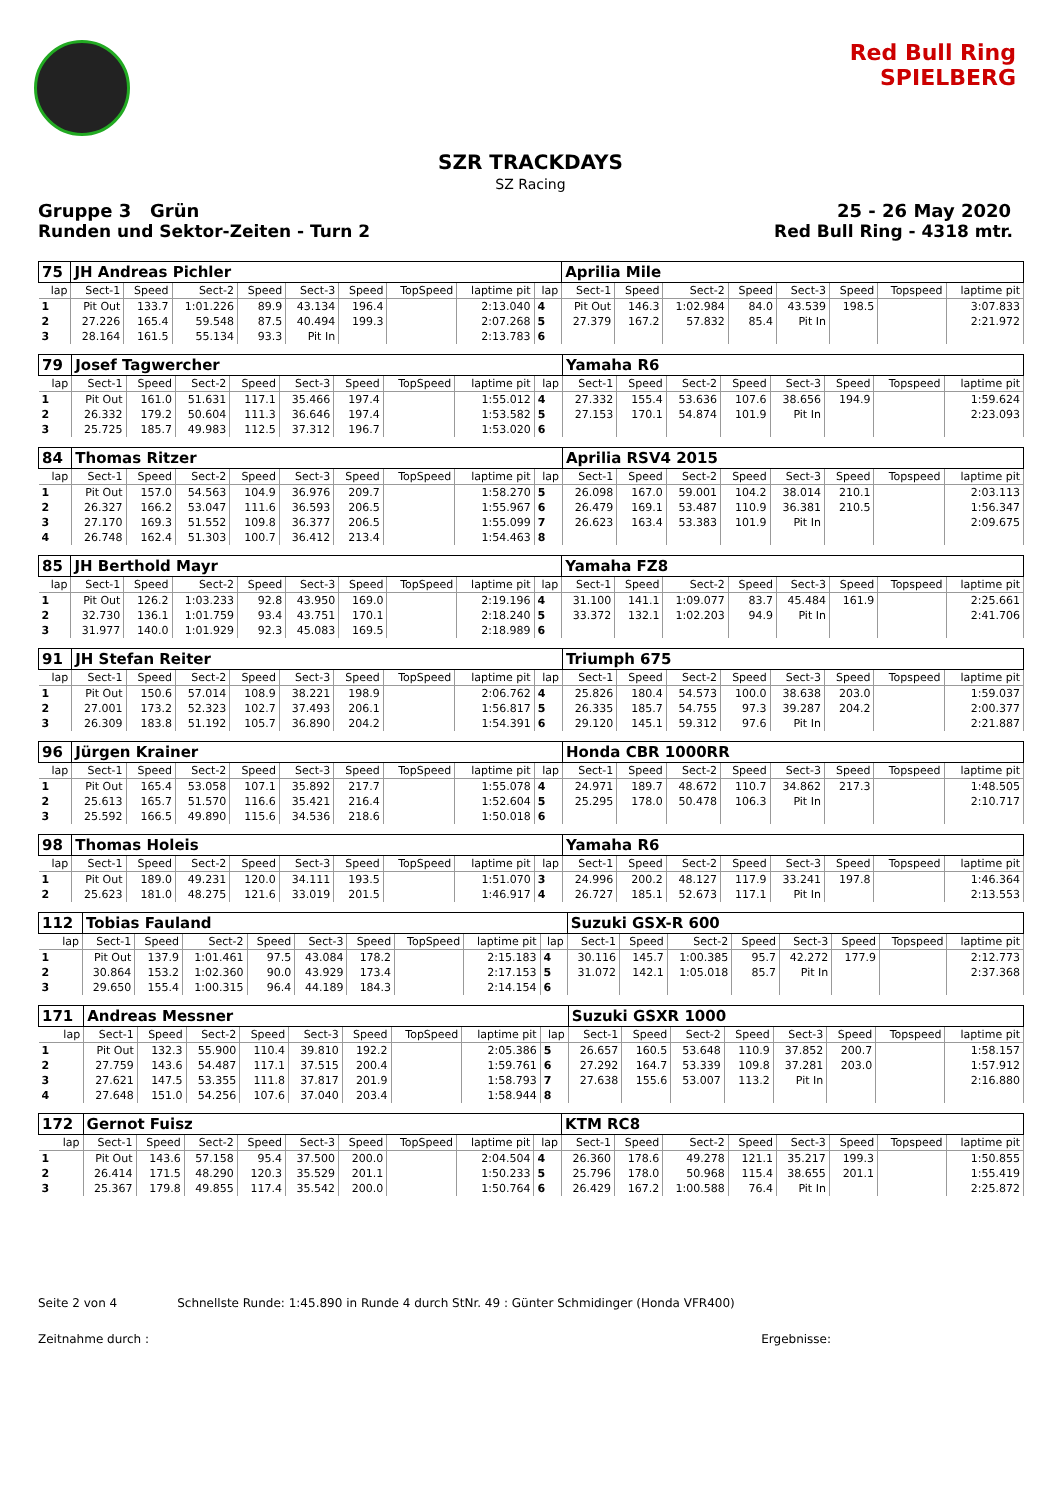Red Bull Ring
SPIELBERG
SZR TRACKDAYS
SZ Racing
Gruppe 3 Grün 25 - 26 May 2020
Runden und Sektor-Zeiten - Turn 2 Red Bull Ring - 4318 mtr.
| 75 | JH Andreas Pichler | | | | | | | | | Aprilia Mile | | | | | | | |
| lap | Sect-1 | Speed | Sect-2 | Speed | Sect-3 | Speed | TopSpeed | laptime pit | lap | Sect-1 | Speed | Sect-2 | Speed | Sect-3 | Speed | Topspeed | laptime pit |
| 1 | Pit Out | 133.7 | 1:01.226 | 89.9 | 43.134 | 196.4 | | 2:13.040 | 4 | Pit Out | 146.3 | 1:02.984 | 84.0 | 43.539 | 198.5 | | 3:07.833 |
| 2 | 27.226 | 165.4 | 59.548 | 87.5 | 40.494 | 199.3 | | 2:07.268 | 5 | 27.379 | 167.2 | 57.832 | 85.4 | Pit In | | | 2:21.972 |
| 3 | 28.164 | 161.5 | 55.134 | 93.3 | Pit In | | | 2:13.783 | 6 | | | | | | | | |
| 79 | Josef Tagwercher | | | | | | | | | Yamaha R6 | | | | | | | |
| lap | Sect-1 | Speed | Sect-2 | Speed | Sect-3 | Speed | TopSpeed | laptime pit | lap | Sect-1 | Speed | Sect-2 | Speed | Sect-3 | Speed | Topspeed | laptime pit |
| 1 | Pit Out | 161.0 | 51.631 | 117.1 | 35.466 | 197.4 | | 1:55.012 | 4 | 27.332 | 155.4 | 53.636 | 107.6 | 38.656 | 194.9 | | 1:59.624 |
| 2 | 26.332 | 179.2 | 50.604 | 111.3 | 36.646 | 197.4 | | 1:53.582 | 5 | 27.153 | 170.1 | 54.874 | 101.9 | Pit In | | | 2:23.093 |
| 3 | 25.725 | 185.7 | 49.983 | 112.5 | 37.312 | 196.7 | | 1:53.020 | 6 | | | | | | | | |
| 84 | Thomas Ritzer | | | | | | | | | Aprilia RSV4 2015 | | | | | | | |
| lap | Sect-1 | Speed | Sect-2 | Speed | Sect-3 | Speed | TopSpeed | laptime pit | lap | Sect-1 | Speed | Sect-2 | Speed | Sect-3 | Speed | Topspeed | laptime pit |
| 1 | Pit Out | 157.0 | 54.563 | 104.9 | 36.976 | 209.7 | | 1:58.270 | 5 | 26.098 | 167.0 | 59.001 | 104.2 | 38.014 | 210.1 | | 2:03.113 |
| 2 | 26.327 | 166.2 | 53.047 | 111.6 | 36.593 | 206.5 | | 1:55.967 | 6 | 26.479 | 169.1 | 53.487 | 110.9 | 36.381 | 210.5 | | 1:56.347 |
| 3 | 27.170 | 169.3 | 51.552 | 109.8 | 36.377 | 206.5 | | 1:55.099 | 7 | 26.623 | 163.4 | 53.383 | 101.9 | Pit In | | | 2:09.675 |
| 4 | 26.748 | 162.4 | 51.303 | 100.7 | 36.412 | 213.4 | | 1:54.463 | 8 | | | | | | | | |
| 85 | JH Berthold Mayr | | | | | | | | | Yamaha FZ8 | | | | | | | |
| lap | Sect-1 | Speed | Sect-2 | Speed | Sect-3 | Speed | TopSpeed | laptime pit | lap | Sect-1 | Speed | Sect-2 | Speed | Sect-3 | Speed | Topspeed | laptime pit |
| 1 | Pit Out | 126.2 | 1:03.233 | 92.8 | 43.950 | 169.0 | | 2:19.196 | 4 | 31.100 | 141.1 | 1:09.077 | 83.7 | 45.484 | 161.9 | | 2:25.661 |
| 2 | 32.730 | 136.1 | 1:01.759 | 93.4 | 43.751 | 170.1 | | 2:18.240 | 5 | 33.372 | 132.1 | 1:02.203 | 94.9 | Pit In | | | 2:41.706 |
| 3 | 31.977 | 140.0 | 1:01.929 | 92.3 | 45.083 | 169.5 | | 2:18.989 | 6 | | | | | | | | |
| 91 | JH Stefan Reiter | | | | | | | | | Triumph 675 | | | | | | | |
| lap | Sect-1 | Speed | Sect-2 | Speed | Sect-3 | Speed | TopSpeed | laptime pit | lap | Sect-1 | Speed | Sect-2 | Speed | Sect-3 | Speed | Topspeed | laptime pit |
| 1 | Pit Out | 150.6 | 57.014 | 108.9 | 38.221 | 198.9 | | 2:06.762 | 4 | 25.826 | 180.4 | 54.573 | 100.0 | 38.638 | 203.0 | | 1:59.037 |
| 2 | 27.001 | 173.2 | 52.323 | 102.7 | 37.493 | 206.1 | | 1:56.817 | 5 | 26.335 | 185.7 | 54.755 | 97.3 | 39.287 | 204.2 | | 2:00.377 |
| 3 | 26.309 | 183.8 | 51.192 | 105.7 | 36.890 | 204.2 | | 1:54.391 | 6 | 29.120 | 145.1 | 59.312 | 97.6 | Pit In | | | 2:21.887 |
| 96 | Jürgen Krainer | | | | | | | | | Honda CBR 1000RR | | | | | | | |
| lap | Sect-1 | Speed | Sect-2 | Speed | Sect-3 | Speed | TopSpeed | laptime pit | lap | Sect-1 | Speed | Sect-2 | Speed | Sect-3 | Speed | Topspeed | laptime pit |
| 1 | Pit Out | 165.4 | 53.058 | 107.1 | 35.892 | 217.7 | | 1:55.078 | 4 | 24.971 | 189.7 | 48.672 | 110.7 | 34.862 | 217.3 | | 1:48.505 |
| 2 | 25.613 | 165.7 | 51.570 | 116.6 | 35.421 | 216.4 | | 1:52.604 | 5 | 25.295 | 178.0 | 50.478 | 106.3 | Pit In | | | 2:10.717 |
| 3 | 25.592 | 166.5 | 49.890 | 115.6 | 34.536 | 218.6 | | 1:50.018 | 6 | | | | | | | | |
| 98 | Thomas Holeis | | | | | | | | | Yamaha R6 | | | | | | | |
| lap | Sect-1 | Speed | Sect-2 | Speed | Sect-3 | Speed | TopSpeed | laptime pit | lap | Sect-1 | Speed | Sect-2 | Speed | Sect-3 | Speed | Topspeed | laptime pit |
| 1 | Pit Out | 189.0 | 49.231 | 120.0 | 34.111 | 193.5 | | 1:51.070 | 3 | 24.996 | 200.2 | 48.127 | 117.9 | 33.241 | 197.8 | | 1:46.364 |
| 2 | 25.623 | 181.0 | 48.275 | 121.6 | 33.019 | 201.5 | | 1:46.917 | 4 | 26.727 | 185.1 | 52.673 | 117.1 | Pit In | | | 2:13.553 |
| 112 | Tobias Fauland | | | | | | | | | Suzuki GSX-R 600 | | | | | | | |
| lap | Sect-1 | Speed | Sect-2 | Speed | Sect-3 | Speed | TopSpeed | laptime pit | lap | Sect-1 | Speed | Sect-2 | Speed | Sect-3 | Speed | Topspeed | laptime pit |
| 1 | Pit Out | 137.9 | 1:01.461 | 97.5 | 43.084 | 178.2 | | 2:15.183 | 4 | 30.116 | 145.7 | 1:00.385 | 95.7 | 42.272 | 177.9 | | 2:12.773 |
| 2 | 30.864 | 153.2 | 1:02.360 | 90.0 | 43.929 | 173.4 | | 2:17.153 | 5 | 31.072 | 142.1 | 1:05.018 | 85.7 | Pit In | | | 2:37.368 |
| 3 | 29.650 | 155.4 | 1:00.315 | 96.4 | 44.189 | 184.3 | | 2:14.154 | 6 | | | | | | | | |
| 171 | Andreas Messner | | | | | | | | | Suzuki GSXR 1000 | | | | | | | |
| lap | Sect-1 | Speed | Sect-2 | Speed | Sect-3 | Speed | TopSpeed | laptime pit | lap | Sect-1 | Speed | Sect-2 | Speed | Sect-3 | Speed | Topspeed | laptime pit |
| 1 | Pit Out | 132.3 | 55.900 | 110.4 | 39.810 | 192.2 | | 2:05.386 | 5 | 26.657 | 160.5 | 53.648 | 110.9 | 37.852 | 200.7 | | 1:58.157 |
| 2 | 27.759 | 143.6 | 54.487 | 117.1 | 37.515 | 200.4 | | 1:59.761 | 6 | 27.292 | 164.7 | 53.339 | 109.8 | 37.281 | 203.0 | | 1:57.912 |
| 3 | 27.621 | 147.5 | 53.355 | 111.8 | 37.817 | 201.9 | | 1:58.793 | 7 | 27.638 | 155.6 | 53.007 | 113.2 | Pit In | | | 2:16.880 |
| 4 | 27.648 | 151.0 | 54.256 | 107.6 | 37.040 | 203.4 | | 1:58.944 | 8 | | | | | | | | |
| 172 | Gernot Fuisz | | | | | | | | | KTM RC8 | | | | | | | |
| lap | Sect-1 | Speed | Sect-2 | Speed | Sect-3 | Speed | TopSpeed | laptime pit | lap | Sect-1 | Speed | Sect-2 | Speed | Sect-3 | Speed | Topspeed | laptime pit |
| 1 | Pit Out | 143.6 | 57.158 | 95.4 | 37.500 | 200.0 | | 2:04.504 | 4 | 26.360 | 178.6 | 49.278 | 121.1 | 35.217 | 199.3 | | 1:50.855 |
| 2 | 26.414 | 171.5 | 48.290 | 120.3 | 35.529 | 201.1 | | 1:50.233 | 5 | 25.796 | 178.0 | 50.968 | 115.4 | 38.655 | 201.1 | | 1:55.419 |
| 3 | 25.367 | 179.8 | 49.855 | 117.4 | 35.542 | 200.0 | | 1:50.764 | 6 | 26.429 | 167.2 | 1:00.588 | 76.4 | Pit In | | | 2:25.872 |
Seite 2 von 4 Schnellste Runde: 1:45.890 in Runde 4 durch StNr. 49 : Günter Schmidinger (Honda VFR400)
Zeitnahme durch : Ergebnisse: